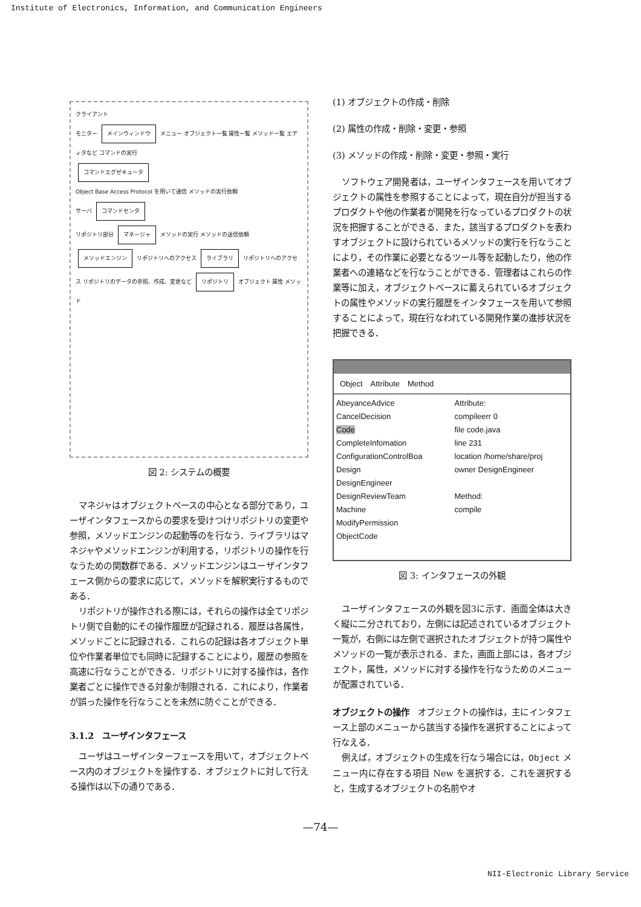Institute of Electronics, Information, and Communication Engineers
クライアント
モニター メインウィンドウ メニュー オブジェクト一覧 属性一覧 メソッド一覧 エディタなど コマンドの実行
コマンドエグゼキュータ
Object Base Access Protocol を用いて通信 メソッドの実行依頼
サーバ コマンドセンタ
リポジトリ部分 マネージャ メソッドの実行 メソッドの送信依頼 メソッドエンジン リポジトリへのアクセス ライブラリ リポジトリへのアクセス リポジトリのデータの参照、作成、変更など リポジトリ オブジェクト 属性 メソッド
図 2: システムの概要
マネジャはオブジェクトベースの中心となる部分であり，ユーザインタフェースからの要求を受けつけリポジトリの変更や参照，メソッドエンジンの起動等のを行なう．ライブラリはマネジャやメソッドエンジンが利用する，リポジトリの操作を行なうための関数群である．メソッドエンジンはユーザインタフェース側からの要求に応じて，メソッドを解釈実行するものである．
リポジトリが操作される際には，それらの操作は全てリポジトリ側で自動的にその操作履歴が記録される．履歴は各属性，メソッドごとに記録される．これらの記録は各オブジェクト単位や作業者単位でも同時に記録することにより，履歴の参照を高速に行なうことができる．リポジトリに対する操作は，各作業者ごとに操作できる対象が制限される．これにより，作業者が誤った操作を行なうことを未然に防ぐことができる．
3.1.2　ユーザインタフェース
ユーザはユーザインターフェースを用いて，オブジェクトベース内のオブジェクトを操作する．オブジェクトに対して行える操作は以下の通りである．
(1) オブジェクトの作成・削除
(2) 属性の作成・削除・変更・参照
(3) メソッドの作成・削除・変更・参照・実行
ソフトウェア開発者は，ユーザインタフェースを用いてオブジェクトの属性を参照することによって，現在自分が担当するプロダクトや他の作業者が開発を行なっているプロダクトの状況を把握することができる．また，該当するプロダクトを表わすオブジェクトに設けられているメソッドの実行を行なうことにより，その作業に必要となるツール等を起動したり，他の作業者への連絡などを行なうことができる．管理者はこれらの作業等に加え，オブジェクトベースに蓄えられているオブジェクトの属性やメソッドの実行履歴をインタフェースを用いて参照することによって，現在行なわれている開発作業の進捗状況を把握できる．
Object　Attribute　Method
AbeyanceAdvice
CancelDecision
Code
CompleteInfomation
ConfigurationControlBoa
Design
DesignEngineer
DesignReviewTeam
Machine
ModifyPermission
ObjectCode
Attribute:
compileerr 0
file code.java
line 231
location /home/share/proj
owner DesignEngineer
Method:
compile
図 3: インタフェースの外観
ユーザインタフェースの外観を図3に示す．画面全体は大きく縦に二分されており，左側には記述されているオブジェクト一覧が，右側には左側で選択されたオブジェクトが持つ属性やメソッドの一覧が表示される．また，画面上部には，各オブジェクト，属性，メソッドに対する操作を行なうためのメニューが配置されている．
オブジェクトの操作　オブジェクトの操作は，主にインタフェース上部のメニューから該当する操作を選択することによって行なえる．
例えば，オブジェクトの生成を行なう場合には，Object メニュー内に存在する項目 New を選択する．これを選択すると，生成するオブジェクトの名前やオ
—74—
NII-Electronic Library Service